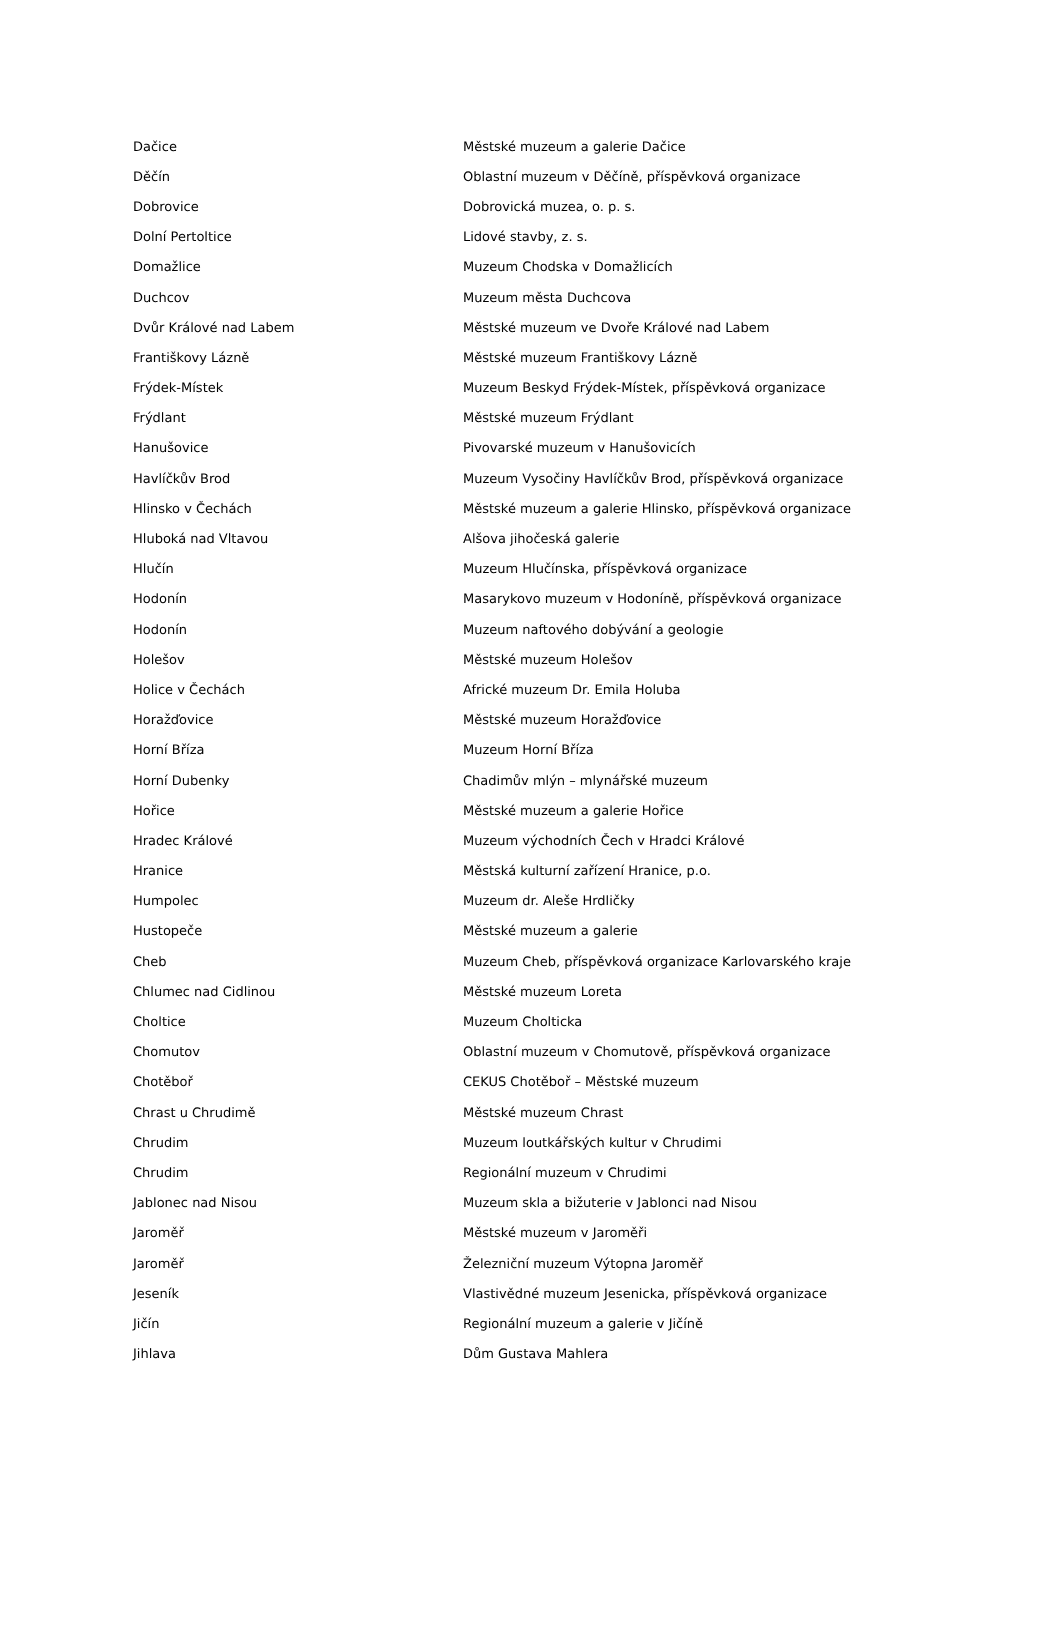| Dačice | Městské muzeum a galerie Dačice |
| Děčín | Oblastní muzeum v Děčíně, příspěvková organizace |
| Dobrovice | Dobrovická muzea, o. p. s. |
| Dolní Pertoltice | Lidové stavby, z. s. |
| Domažlice | Muzeum Chodska v Domažlicích |
| Duchcov | Muzeum města Duchcova |
| Dvůr Králové nad Labem | Městské muzeum ve Dvoře Králové nad Labem |
| Františkovy Lázně | Městské muzeum Františkovy Lázně |
| Frýdek-Místek | Muzeum Beskyd Frýdek-Místek, příspěvková organizace |
| Frýdlant | Městské muzeum Frýdlant |
| Hanušovice | Pivovarské muzeum v Hanušovicích |
| Havlíčkův Brod | Muzeum Vysočiny Havlíčkův Brod, příspěvková organizace |
| Hlinsko v Čechách | Městské muzeum a galerie Hlinsko, příspěvková organizace |
| Hluboká nad Vltavou | Alšova jihočeská galerie |
| Hlučín | Muzeum Hlučínska, příspěvková organizace |
| Hodonín | Masarykovo muzeum v Hodoníně, příspěvková organizace |
| Hodonín | Muzeum naftového dobývání a geologie |
| Holešov | Městské muzeum Holešov |
| Holice v Čechách | Africké muzeum Dr. Emila Holuba |
| Horažďovice | Městské muzeum Horažďovice |
| Horní Bříza | Muzeum Horní Bříza |
| Horní Dubenky | Chadimův mlýn – mlynářské muzeum |
| Hořice | Městské muzeum a galerie Hořice |
| Hradec Králové | Muzeum východních Čech v Hradci Králové |
| Hranice | Městská kulturní zařízení Hranice, p.o. |
| Humpolec | Muzeum dr. Aleše Hrdličky |
| Hustopeče | Městské muzeum a galerie |
| Cheb | Muzeum Cheb, příspěvková organizace Karlovarského kraje |
| Chlumec nad Cidlinou | Městské muzeum Loreta |
| Choltice | Muzeum Cholticka |
| Chomutov | Oblastní muzeum v Chomutově, příspěvková organizace |
| Chotěboř | CEKUS Chotěboř – Městské muzeum |
| Chrast u Chrudimě | Městské muzeum Chrast |
| Chrudim | Muzeum loutkářských kultur v Chrudimi |
| Chrudim | Regionální muzeum v Chrudimi |
| Jablonec nad Nisou | Muzeum skla a bižuterie v Jablonci nad Nisou |
| Jaroměř | Městské muzeum v Jaroměři |
| Jaroměř | Železniční muzeum Výtopna Jaroměř |
| Jeseník | Vlastivědné muzeum Jesenicka, příspěvková organizace |
| Jičín | Regionální muzeum a galerie v Jičíně |
| Jihlava | Dům Gustava Mahlera |